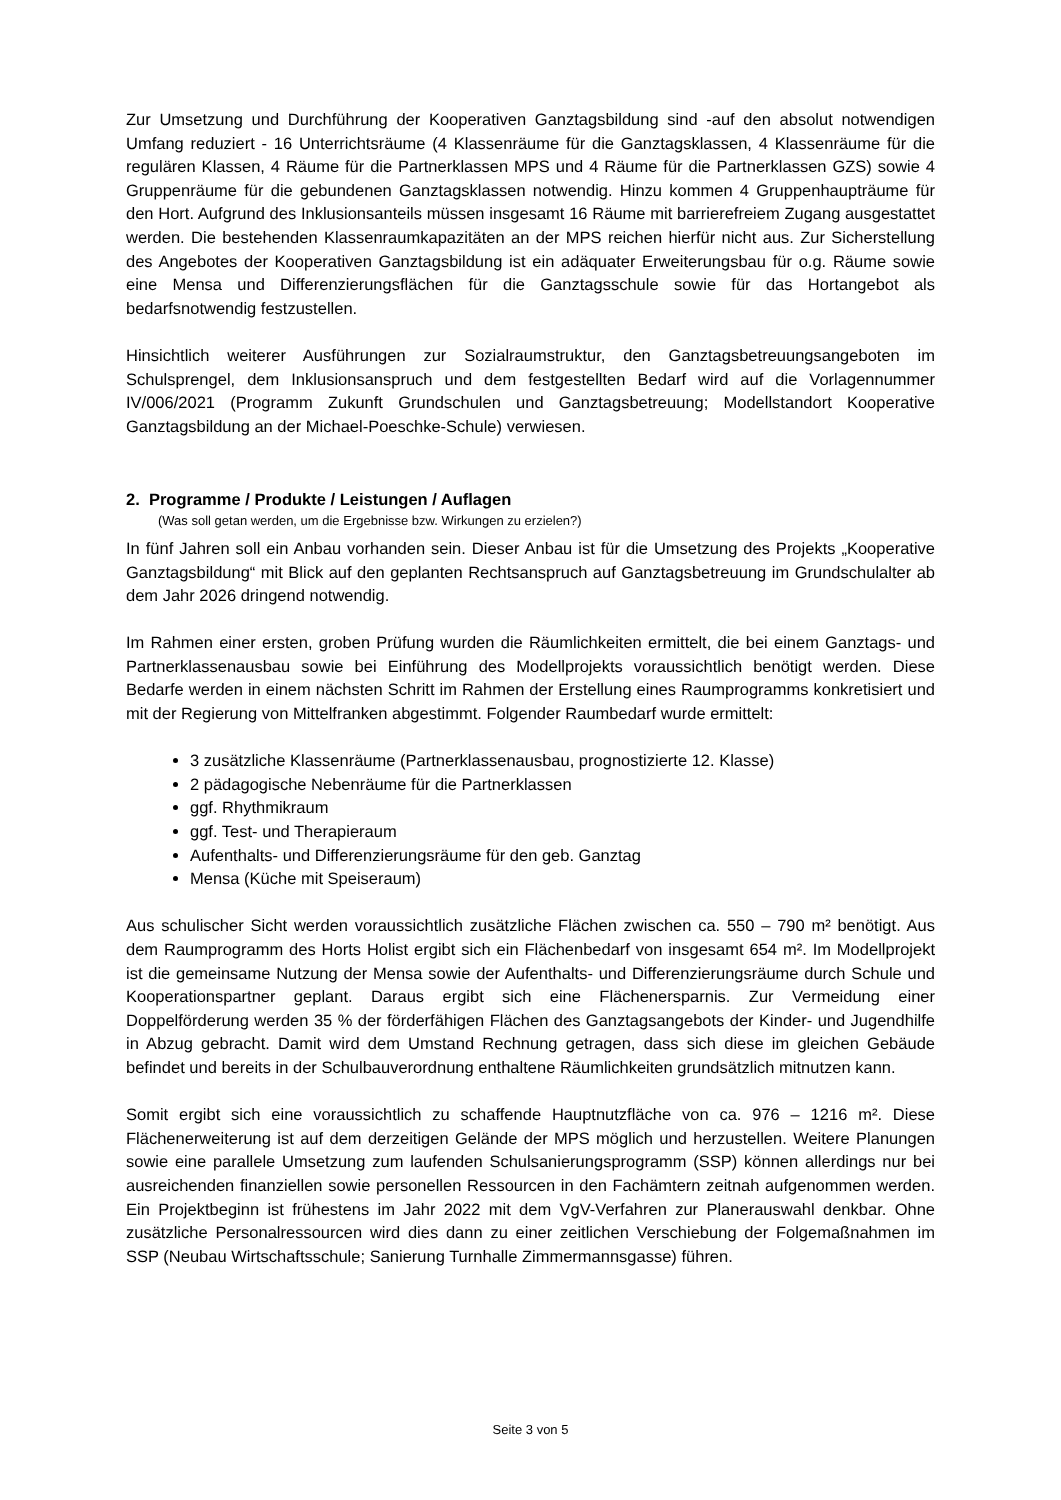Zur Umsetzung und Durchführung der Kooperativen Ganztagsbildung sind -auf den absolut notwendigen Umfang reduziert - 16 Unterrichtsräume (4 Klassenräume für die Ganztagsklassen, 4 Klassenräume für die regulären Klassen, 4 Räume für die Partnerklassen MPS und 4 Räume für die Partnerklassen GZS) sowie 4 Gruppenräume für die gebundenen Ganztagsklassen notwendig. Hinzu kommen 4 Gruppenhaupträume für den Hort. Aufgrund des Inklusionsanteils müssen insgesamt 16 Räume mit barrierefreiem Zugang ausgestattet werden. Die bestehenden Klassenraumkapazitäten an der MPS reichen hierfür nicht aus. Zur Sicherstellung des Angebotes der Kooperativen Ganztagsbildung ist ein adäquater Erweiterungsbau für o.g. Räume sowie eine Mensa und Differenzierungsflächen für die Ganztagsschule sowie für das Hortangebot als bedarfsnotwendig festzustellen.
Hinsichtlich weiterer Ausführungen zur Sozialraumstruktur, den Ganztagsbetreuungsangeboten im Schulsprengel, dem Inklusionsanspruch und dem festgestellten Bedarf wird auf die Vorlagennummer IV/006/2021 (Programm Zukunft Grundschulen und Ganztagsbetreuung; Modellstandort Kooperative Ganztagsbildung an der Michael-Poeschke-Schule) verwiesen.
2. Programme / Produkte / Leistungen / Auflagen
(Was soll getan werden, um die Ergebnisse bzw. Wirkungen zu erzielen?)
In fünf Jahren soll ein Anbau vorhanden sein. Dieser Anbau ist für die Umsetzung des Projekts „Kooperative Ganztagsbildung“ mit Blick auf den geplanten Rechtsanspruch auf Ganztagsbetreuung im Grundschulalter ab dem Jahr 2026 dringend notwendig.
Im Rahmen einer ersten, groben Prüfung wurden die Räumlichkeiten ermittelt, die bei einem Ganztags- und Partnerklassenausbau sowie bei Einführung des Modellprojekts voraussichtlich benötigt werden. Diese Bedarfe werden in einem nächsten Schritt im Rahmen der Erstellung eines Raumprogramms konkretisiert und mit der Regierung von Mittelfranken abgestimmt. Folgender Raumbedarf wurde ermittelt:
3 zusätzliche Klassenräume (Partnerklassenausbau, prognostizierte 12. Klasse)
2 pädagogische Nebenräume für die Partnerklassen
ggf. Rhythmikraum
ggf. Test- und Therapieraum
Aufenthalts- und Differenzierungsräume für den geb. Ganztag
Mensa (Küche mit Speiseraum)
Aus schulischer Sicht werden voraussichtlich zusätzliche Flächen zwischen ca. 550 – 790 m² benötigt. Aus dem Raumprogramm des Horts Holist ergibt sich ein Flächenbedarf von insgesamt 654 m². Im Modellprojekt ist die gemeinsame Nutzung der Mensa sowie der Aufenthalts- und Differenzierungsräume durch Schule und Kooperationspartner geplant. Daraus ergibt sich eine Flächenersparnis. Zur Vermeidung einer Doppelförderung werden 35 % der förderfähigen Flächen des Ganztagsangebots der Kinder- und Jugendhilfe in Abzug gebracht. Damit wird dem Umstand Rechnung getragen, dass sich diese im gleichen Gebäude befindet und bereits in der Schulbauverordnung enthaltene Räumlichkeiten grundsätzlich mitnutzen kann.
Somit ergibt sich eine voraussichtlich zu schaffende Hauptnutzfläche von ca. 976 – 1216 m². Diese Flächenerweiterung ist auf dem derzeitigen Gelände der MPS möglich und herzustellen. Weitere Planungen sowie eine parallele Umsetzung zum laufenden Schulsanierungsprogramm (SSP) können allerdings nur bei ausreichenden finanziellen sowie personellen Ressourcen in den Fachämtern zeitnah aufgenommen werden. Ein Projektbeginn ist frühestens im Jahr 2022 mit dem VgV-Verfahren zur Planerauswahl denkbar. Ohne zusätzliche Personalressourcen wird dies dann zu einer zeitlichen Verschiebung der Folgemaßnahmen im SSP (Neubau Wirtschaftsschule; Sanierung Turnhalle Zimmermannsgasse) führen.
Seite 3 von 5